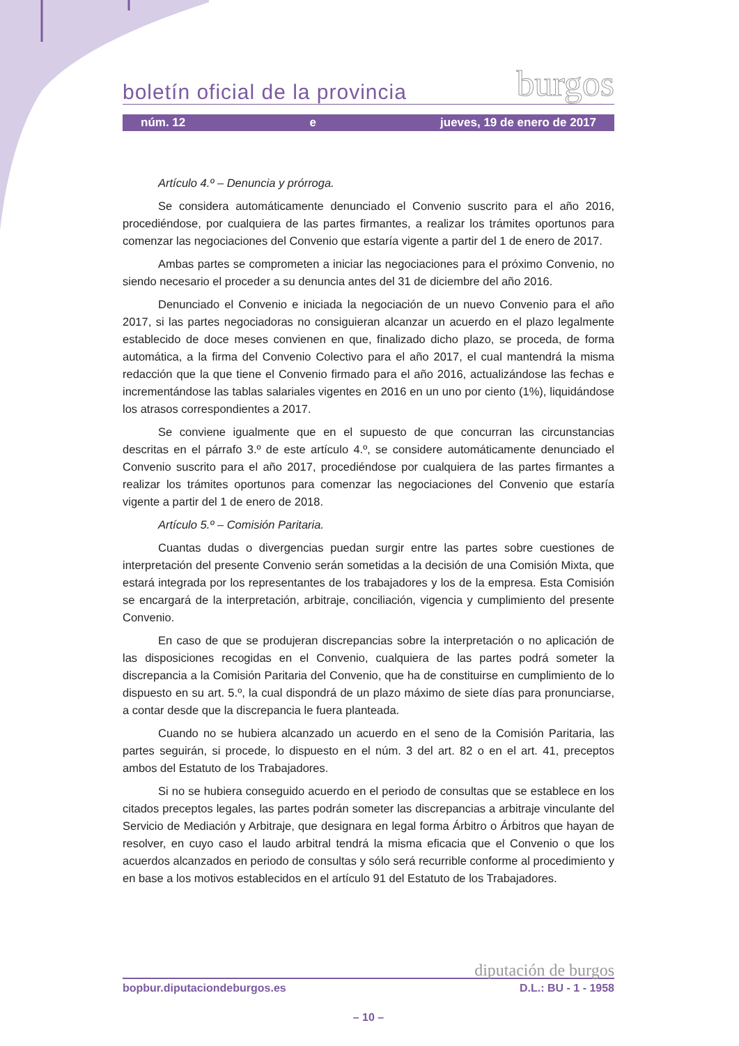boletín oficial de la provincia burgos
núm. 12 e jueves, 19 de enero de 2017
Artículo 4.º – Denuncia y prórroga.
Se considera automáticamente denunciado el Convenio suscrito para el año 2016, procediéndose, por cualquiera de las partes firmantes, a realizar los trámites oportunos para comenzar las negociaciones del Convenio que estaría vigente a partir del 1 de enero de 2017.
Ambas partes se comprometen a iniciar las negociaciones para el próximo Convenio, no siendo necesario el proceder a su denuncia antes del 31 de diciembre del año 2016.
Denunciado el Convenio e iniciada la negociación de un nuevo Convenio para el año 2017, si las partes negociadoras no consiguieran alcanzar un acuerdo en el plazo legalmente establecido de doce meses convienen en que, finalizado dicho plazo, se proceda, de forma automática, a la firma del Convenio Colectivo para el año 2017, el cual mantendrá la misma redacción que la que tiene el Convenio firmado para el año 2016, actualizándose las fechas e incrementándose las tablas salariales vigentes en 2016 en un uno por ciento (1%), liquidándose los atrasos correspondientes a 2017.
Se conviene igualmente que en el supuesto de que concurran las circunstancias descritas en el párrafo 3.º de este artículo 4.º, se considere automáticamente denunciado el Convenio suscrito para el año 2017, procediéndose por cualquiera de las partes firmantes a realizar los trámites oportunos para comenzar las negociaciones del Convenio que estaría vigente a partir del 1 de enero de 2018.
Artículo 5.º – Comisión Paritaria.
Cuantas dudas o divergencias puedan surgir entre las partes sobre cuestiones de interpretación del presente Convenio serán sometidas a la decisión de una Comisión Mixta, que estará integrada por los representantes de los trabajadores y los de la empresa. Esta Comisión se encargará de la interpretación, arbitraje, conciliación, vigencia y cumplimiento del presente Convenio.
En caso de que se produjeran discrepancias sobre la interpretación o no aplicación de las disposiciones recogidas en el Convenio, cualquiera de las partes podrá someter la discrepancia a la Comisión Paritaria del Convenio, que ha de constituirse en cumplimiento de lo dispuesto en su art. 5.º, la cual dispondrá de un plazo máximo de siete días para pronunciarse, a contar desde que la discrepancia le fuera planteada.
Cuando no se hubiera alcanzado un acuerdo en el seno de la Comisión Paritaria, las partes seguirán, si procede, lo dispuesto en el núm. 3 del art. 82 o en el art. 41, preceptos ambos del Estatuto de los Trabajadores.
Si no se hubiera conseguido acuerdo en el periodo de consultas que se establece en los citados preceptos legales, las partes podrán someter las discrepancias a arbitraje vinculante del Servicio de Mediación y Arbitraje, que designara en legal forma Árbitro o Árbitros que hayan de resolver, en cuyo caso el laudo arbitral tendrá la misma eficacia que el Convenio o que los acuerdos alcanzados en periodo de consultas y sólo será recurrible conforme al procedimiento y en base a los motivos establecidos en el artículo 91 del Estatuto de los Trabajadores.
diputación de burgos
bopbur.diputaciondeburgos.es D.L.: BU - 1 - 1958
– 10 –